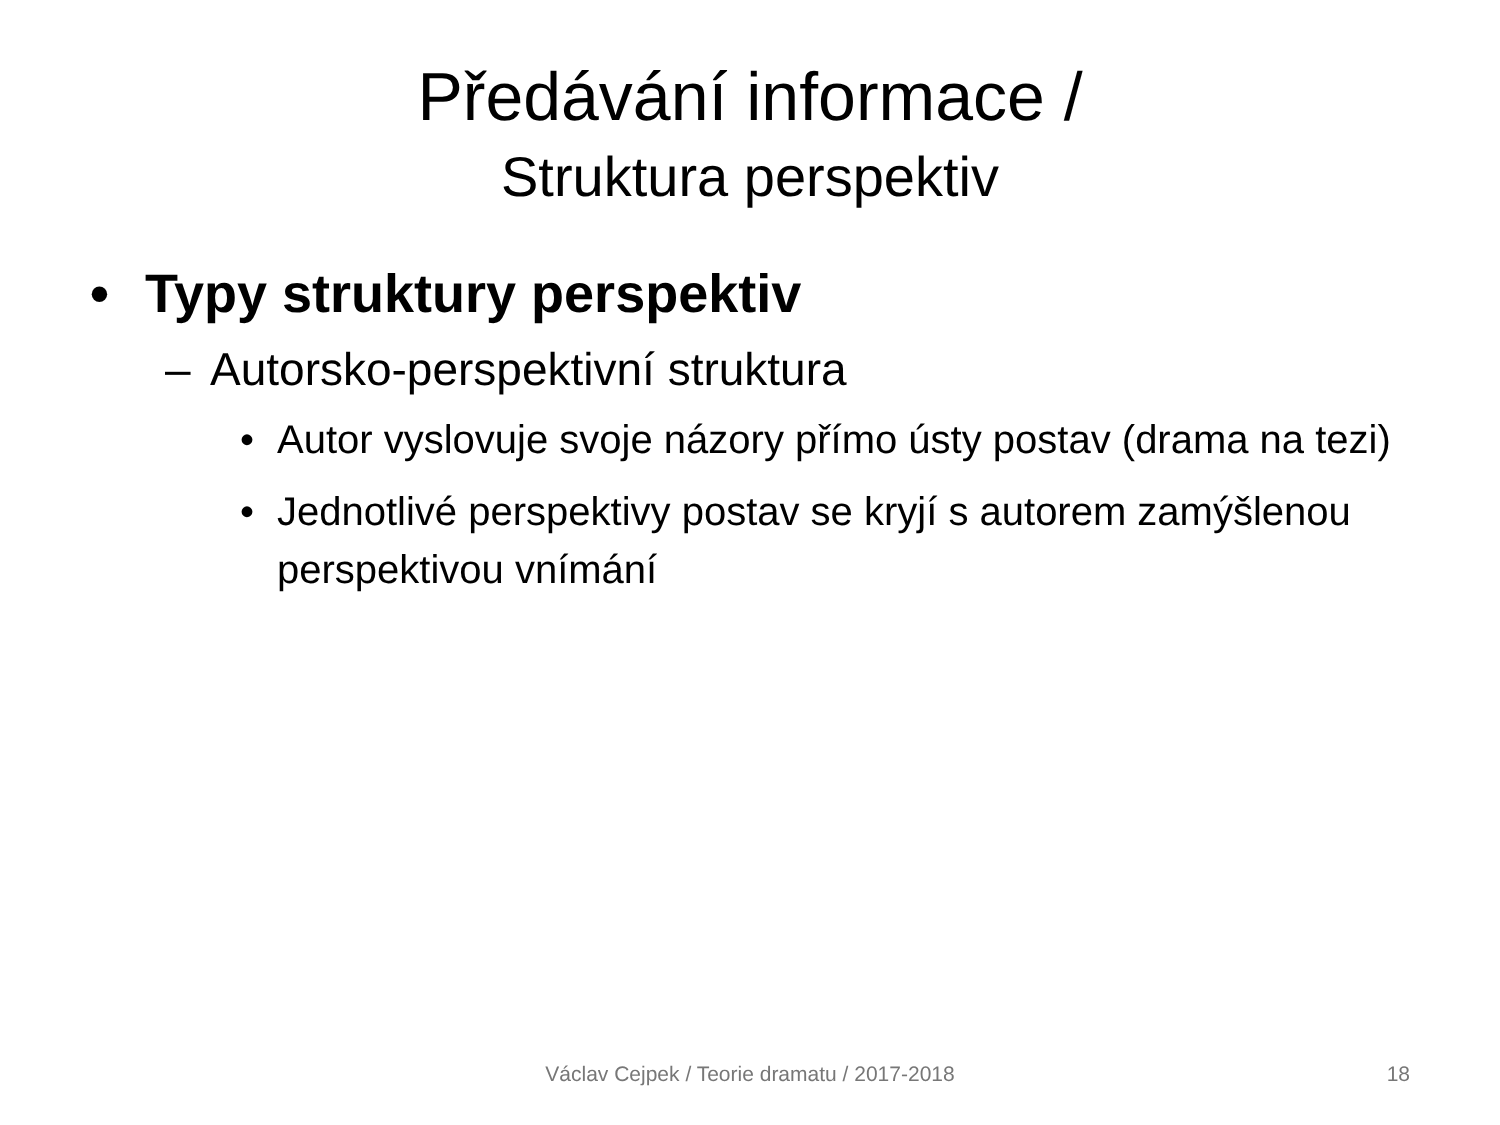Předávání informace /
Struktura perspektiv
• Typy struktury perspektiv
– Autorsko-perspektivní struktura
• Autor vyslovuje svoje názory přímo ústy postav (drama na tezi)
• Jednotlivé perspektivy postav se kryjí s autorem zamýšlenou perspektivou vnímání
Václav Cejpek / Teorie dramatu / 2017-2018
18